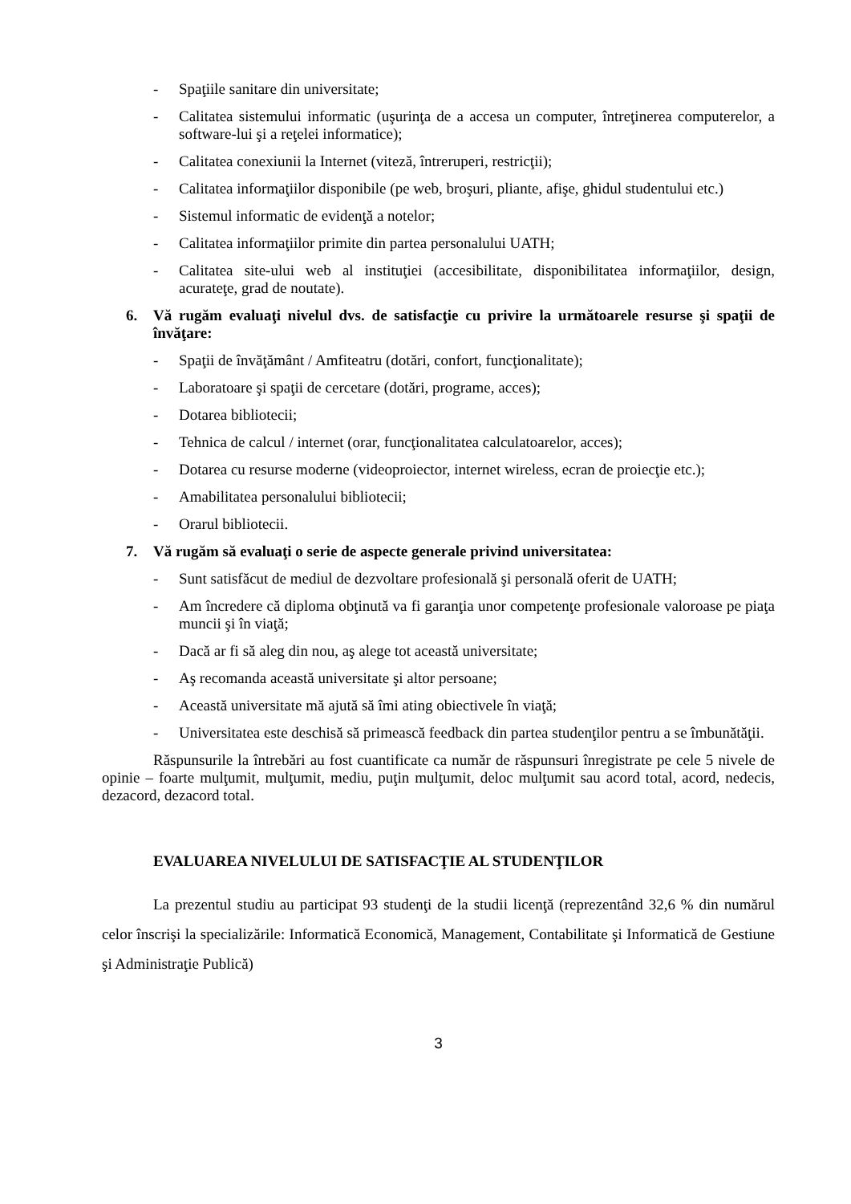- Spaţiile sanitare din universitate;
- Calitatea sistemului informatic (uşurinţa de a accesa un computer, întreţinerea computerelor, a software-lui şi a reţelei informatice);
- Calitatea conexiunii la Internet (viteză, întreruperi, restricţii);
- Calitatea informaţiilor disponibile (pe web, broşuri, pliante, afişe, ghidul studentului etc.)
- Sistemul informatic de evidenţă a notelor;
- Calitatea informaţiilor primite din partea personalului UATH;
- Calitatea site-ului web al instituţiei (accesibilitate, disponibilitatea informaţiilor, design, acurateţe, grad de noutate).
6. Vă rugăm evaluaţi nivelul dvs. de satisfacţie cu privire la următoarele resurse şi spaţii de învăţare:
- Spaţii de învăţământ / Amfiteatru (dotări, confort, funcţionalitate);
- Laboratoare şi spaţii de cercetare (dotări, programe, acces);
- Dotarea bibliotecii;
- Tehnica de calcul / internet (orar, funcţionalitatea calculatoarelor, acces);
- Dotarea cu resurse moderne (videoproiector, internet wireless, ecran de proiecţie etc.);
- Amabilitatea personalului bibliotecii;
- Orarul bibliotecii.
7. Vă rugăm să evaluaţi o serie de aspecte generale privind universitatea:
- Sunt satisfăcut de mediul de dezvoltare profesională şi personală oferit de UATH;
- Am încredere că diploma obţinută va fi garanţia unor competenţe profesionale valoroase pe piaţa muncii şi în viaţă;
- Dacă ar fi să aleg din nou, aş alege tot această universitate;
- Aş recomanda această universitate şi altor persoane;
- Această universitate mă ajută să îmi ating obiectivele în viaţă;
- Universitatea este deschisă să primească feedback din partea studenţilor pentru a se îmbunătăţii.
Răspunsurile la întrebări au fost cuantificate ca număr de răspunsuri înregistrate pe cele 5 nivele de opinie – foarte mulţumit, mulţumit, mediu, puţin mulţumit, deloc mulţumit sau acord total, acord, nedecis, dezacord, dezacord total.
EVALUAREA NIVELULUI DE SATISFACŢIE AL STUDENŢILOR
La prezentul studiu au participat 93 studenţi de la studii licenţă (reprezentând 32,6 % din numărul celor înscrişi la specializările: Informatică Economică, Management, Contabilitate şi Informatică de Gestiune şi Administraţie Publică)
3